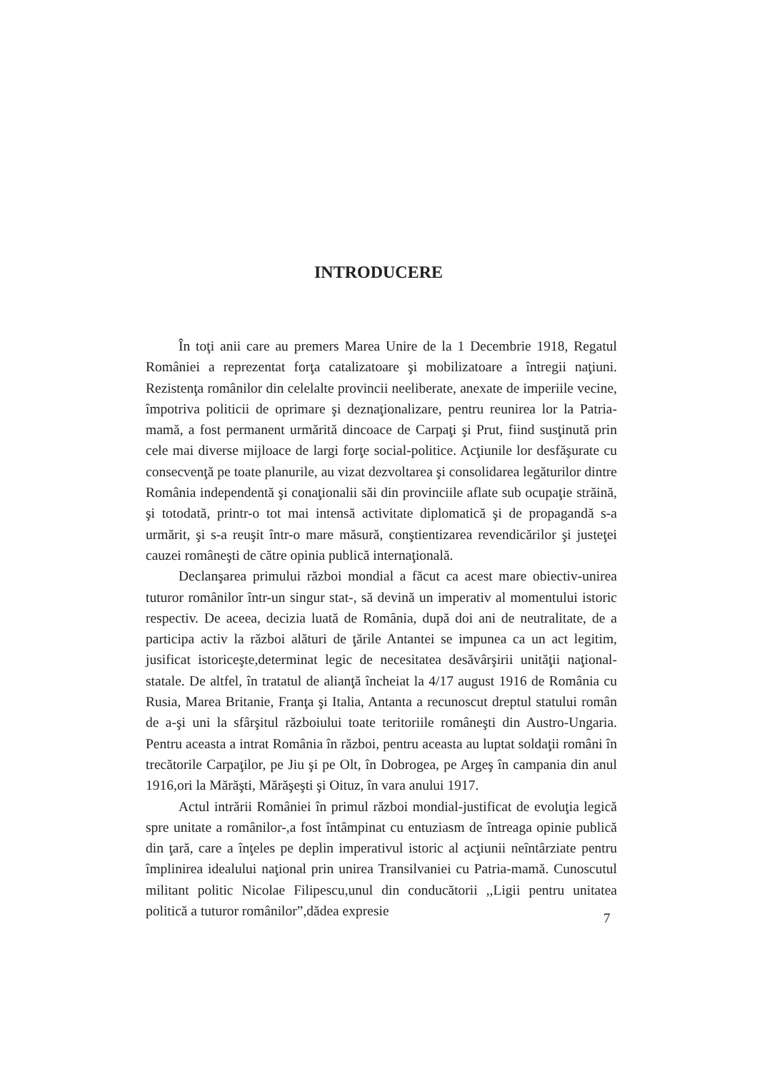INTRODUCERE
În toţi anii care au premers Marea Unire de la 1 Decembrie 1918, Regatul României a reprezentat forţa catalizatoare şi mobilizatoare a întregii naţiuni. Rezistenţa românilor din celelalte provincii neeliberate, anexate de imperiile vecine, împotriva politicii de oprimare şi deznaţionalizare, pentru reunirea lor la Patria-mamă, a fost permanent urmărită dincoace de Carpaţi şi Prut, fiind susţinută prin cele mai diverse mijloace de largi forţe social-politice. Acţiunile lor desfăşurate cu consecvenţă pe toate planurile, au vizat dezvoltarea şi consolidarea legăturilor dintre România independentă şi conaţionalii săi din provinciile aflate sub ocupaţie străină, şi totodată, printr-o tot mai intensă activitate diplomatică şi de propagandă s-a urmărit, şi s-a reuşit într-o mare măsură, conştientizarea revendicărilor şi justeţei cauzei româneşti de către opinia publică internaţională.
Declanşarea primului război mondial a făcut ca acest mare obiectiv-unirea tuturor românilor într-un singur stat-, să devină un imperativ al momentului istoric respectiv. De aceea, decizia luată de România, după doi ani de neutralitate, de a participa activ la război alături de ţările Antantei se impunea ca un act legitim, jusificat istoriceşte,determinat legic de necesitatea desăvârşirii unităţii naţional-statale. De altfel, în tratatul de alianţă încheiat la 4/17 august 1916 de România cu Rusia, Marea Britanie, Franţa şi Italia, Antanta a recunoscut dreptul statului român de a-şi uni la sfârşitul războiului toate teritoriile româneşti din Austro-Ungaria. Pentru aceasta a intrat România în război, pentru aceasta au luptat soldaţii români în trecătorile Carpaţilor, pe Jiu şi pe Olt, în Dobrogea, pe Argeş în campania din anul 1916,ori la Mărăşti, Mărăşeşti şi Oituz, în vara anului 1917.
Actul intrării României în primul război mondial-justificat de evoluţia legică spre unitate a românilor-,a fost întâmpinat cu entuziasm de întreaga opinie publică din ţară, care a înţeles pe deplin imperativul istoric al acţiunii neîntârziate pentru împlinirea idealului naţional prin unirea Transilvaniei cu Patria-mamă. Cunoscutul militant politic Nicolae Filipescu,unul din conducătorii ,,Ligii pentru unitatea politică a tuturor românilor”,dădea expresie
7